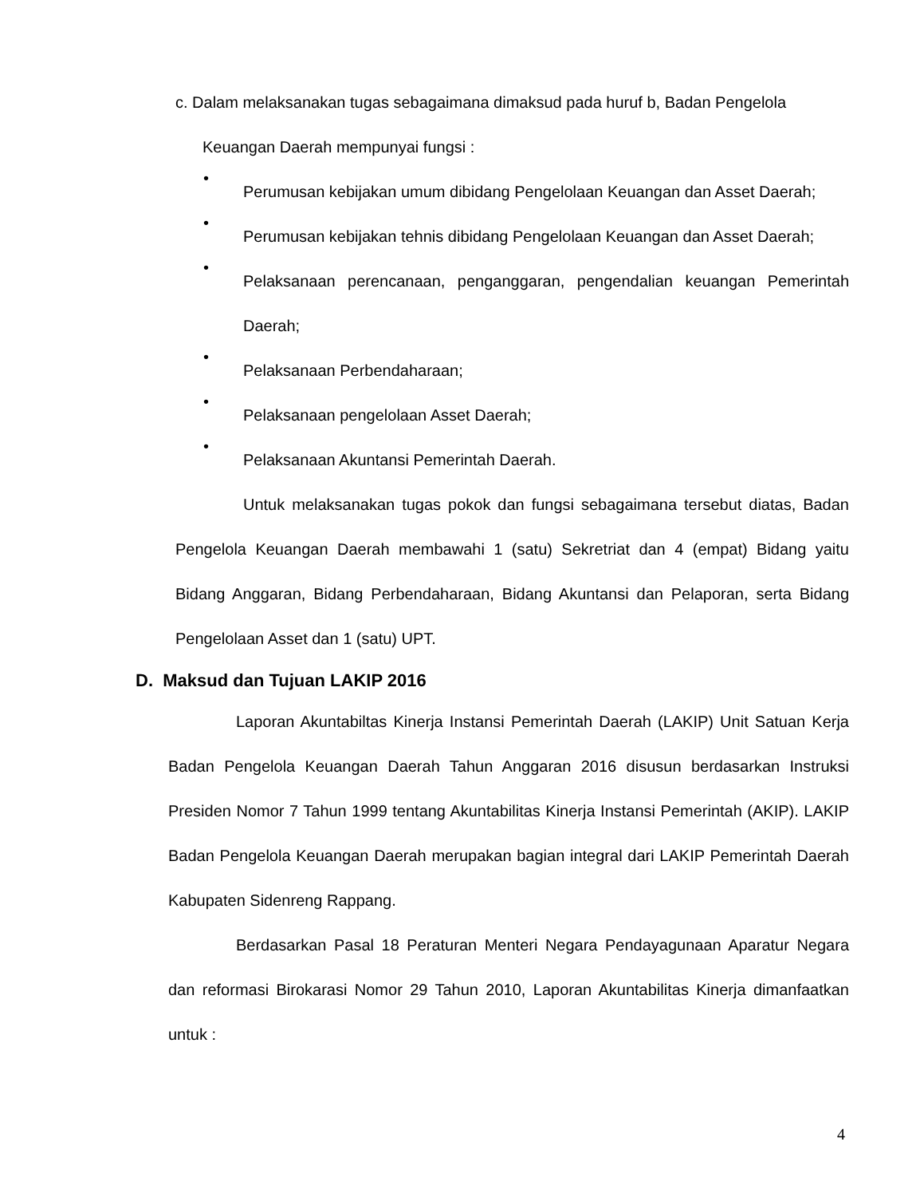c. Dalam melaksanakan tugas sebagaimana dimaksud pada huruf b, Badan Pengelola
Keuangan Daerah mempunyai fungsi :
•
Perumusan kebijakan umum dibidang Pengelolaan Keuangan dan Asset Daerah;
•
Perumusan kebijakan tehnis dibidang Pengelolaan Keuangan dan Asset Daerah;
•
Pelaksanaan perencanaan, penganggaran, pengendalian keuangan Pemerintah Daerah;
•
Pelaksanaan Perbendaharaan;
•
Pelaksanaan pengelolaan Asset Daerah;
•
Pelaksanaan Akuntansi Pemerintah Daerah.
Untuk melaksanakan tugas pokok dan fungsi sebagaimana tersebut diatas, Badan Pengelola Keuangan Daerah membawahi 1 (satu) Sekretriat dan 4 (empat) Bidang yaitu Bidang Anggaran, Bidang Perbendaharaan, Bidang Akuntansi dan Pelaporan, serta Bidang Pengelolaan Asset dan 1 (satu) UPT.
D. Maksud dan Tujuan LAKIP 2016
Laporan Akuntabiltas Kinerja Instansi Pemerintah Daerah (LAKIP) Unit Satuan Kerja Badan Pengelola Keuangan Daerah Tahun Anggaran 2016 disusun berdasarkan Instruksi Presiden Nomor 7 Tahun 1999 tentang Akuntabilitas Kinerja Instansi Pemerintah (AKIP). LAKIP Badan Pengelola Keuangan Daerah merupakan bagian integral dari LAKIP Pemerintah Daerah Kabupaten Sidenreng Rappang.
Berdasarkan Pasal 18 Peraturan Menteri Negara Pendayagunaan Aparatur Negara dan reformasi Birokarasi Nomor 29 Tahun 2010, Laporan Akuntabilitas Kinerja dimanfaatkan untuk :
4